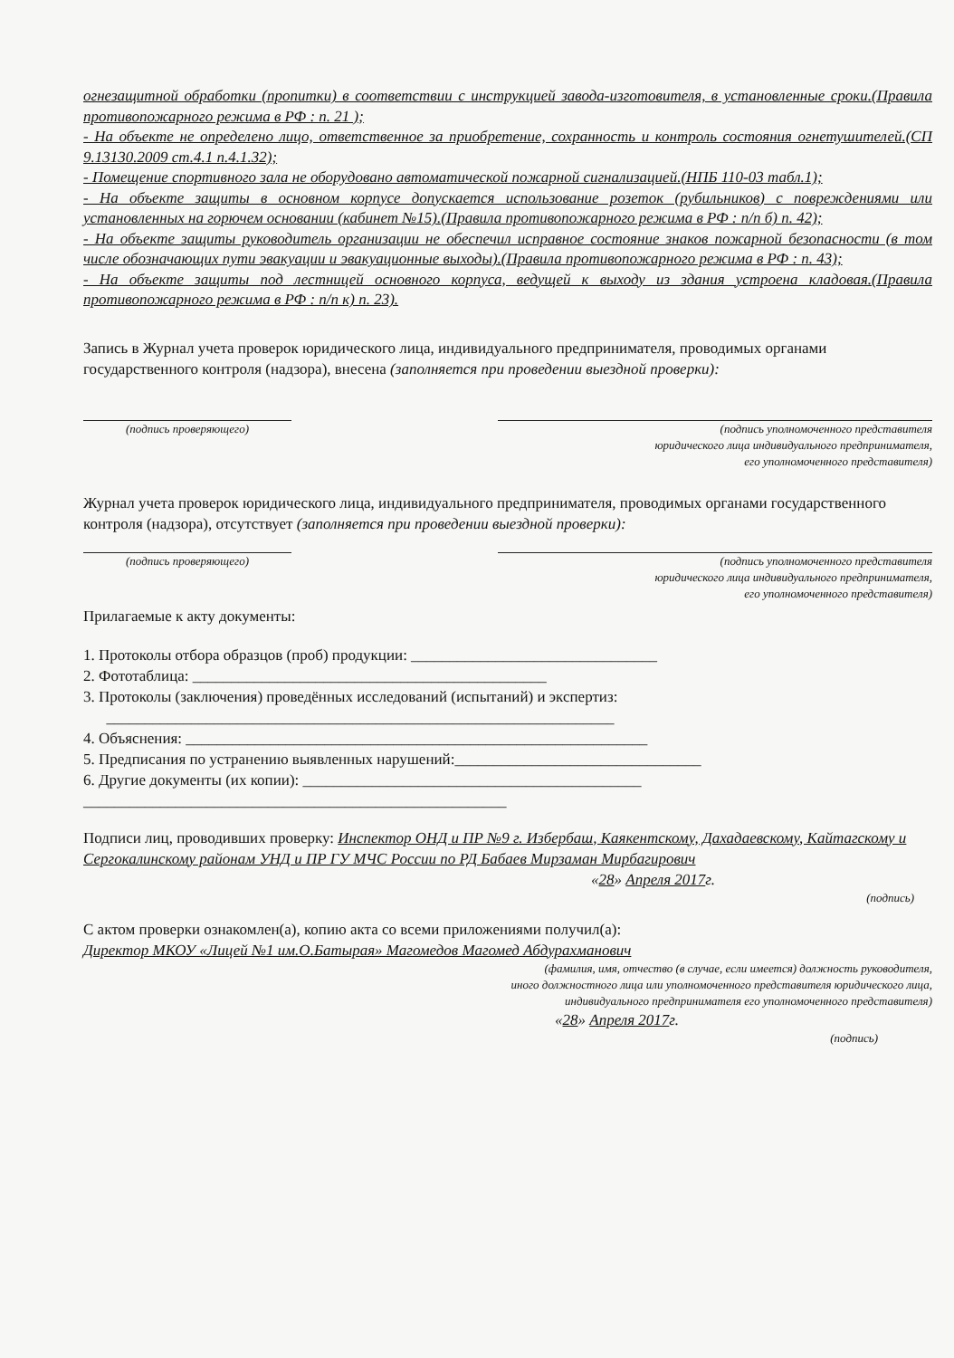огнезащитной обработки (пропитки) в соответствии с инструкцией завода-изготовителя, в установленные сроки.(Правила противопожарного режима в РФ : п. 21 );
- На объекте не определено лицо, ответственное за приобретение, сохранность и контроль состояния огнетушителей.(СП 9.13130.2009 ст.4.1 п.4.1.32);
- Помещение спортивного зала не оборудовано автоматической пожарной сигнализацией.(НПБ 110-03 табл.1);
- На объекте защиты в основном корпусе допускается использование розеток (рубильников) с повреждениями или установленных на горючем основании (кабинет №15).(Правила противопожарного режима в РФ : п/п б) п. 42);
- На объекте защиты руководитель организации не обеспечил исправное состояние знаков пожарной безопасности (в том числе обозначающих пути эвакуации и эвакуационные выходы).(Правила противопожарного режима в РФ : п. 43);
- На объекте защиты под лестницей основного корпуса, ведущей к выходу из здания устроена кладовая.(Правила противопожарного режима в РФ : п/п к) п. 23).
Запись в Журнал учета проверок юридического лица, индивидуального предпринимателя, проводимых органами государственного контроля (надзора), внесена (заполняется при проведении выездной проверки):
(подпись проверяющего) (подпись уполномоченного представителя
юридического лица индивидуального предпринимателя,
его уполномоченного представителя)
Журнал учета проверок юридического лица, индивидуального предпринимателя, проводимых органами государственного контроля (надзора), отсутствует (заполняется при проведении выездной проверки):
(подпись проверяющего) (подпись уполномоченного представителя
юридического лица индивидуального предпринимателя,
его уполномоченного представителя)
Прилагаемые к акту документы:
1. Протоколы отбора образцов (проб) продукции: ________________________________
2. Фототаблица: ______________________________________________
3. Протоколы (заключения) проведённых исследований (испытаний) и экспертиз:
__________________________________________________________________
4. Объяснения: ____________________________________________________________
5. Предписания по устранению выявленных нарушений:________________________________
6. Другие документы (их копии): ____________________________________________
_______________________________________________________
Подписи лиц, проводивших проверку: Инспектор ОНД и ПР №9 г. Избербаш, Каякентскому, Дахадаевскому, Кайтагскому и Сергокалинскому районам УНД и ПР ГУ МЧС России по РД Бабаев Мирзаман Мирбагирович
«28» Апреля 2017г.
(подпись)
С актом проверки ознакомлен(а), копию акта со всеми приложениями получил(а):
Директор МКОУ «Лицей №1 им.О.Батырая» Магомедов Магомед Абдурахманович
(фамилия, имя, отчество (в случае, если имеется) должность руководителя,
иного должностного лица или уполномоченного представителя юридического лица,
индивидуального предпринимателя его уполномоченного представителя)
«28» Апреля 2017г.
(подпись)